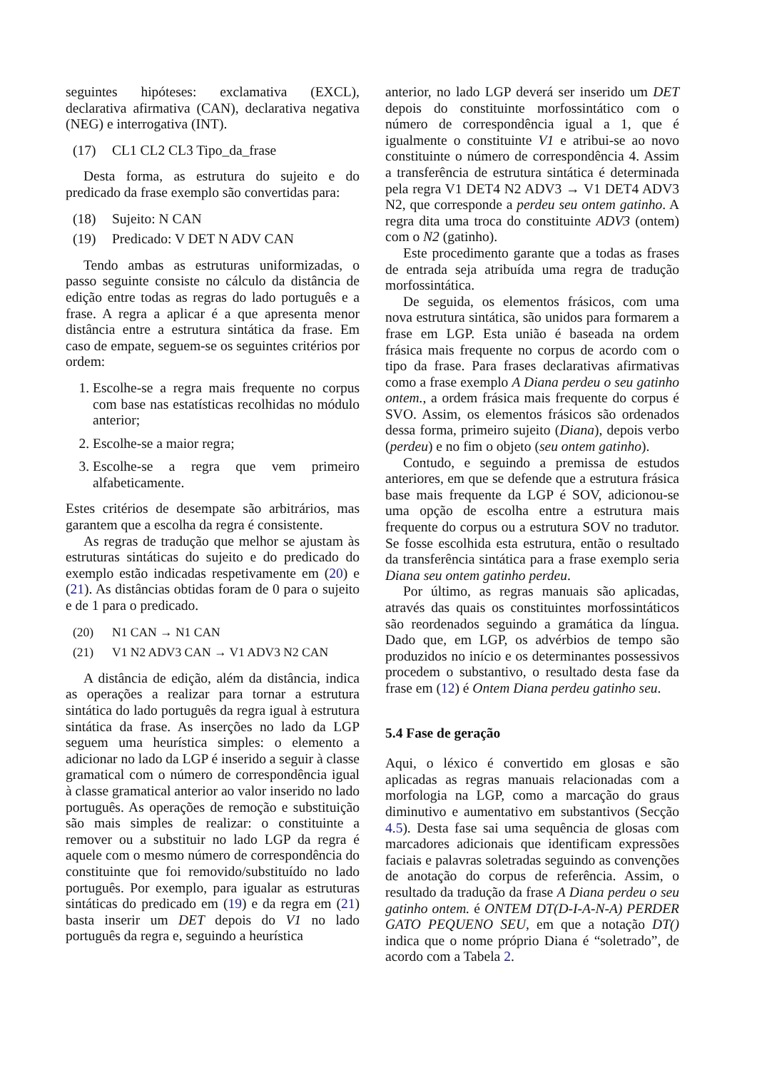seguintes hipóteses: exclamativa (EXCL), declarativa afirmativa (CAN), declarativa negativa (NEG) e interrogativa (INT).
(17) CL1 CL2 CL3 Tipo_da_frase
Desta forma, as estrutura do sujeito e do predicado da frase exemplo são convertidas para:
(18) Sujeito: N CAN
(19) Predicado: V DET N ADV CAN
Tendo ambas as estruturas uniformizadas, o passo seguinte consiste no cálculo da distância de edição entre todas as regras do lado português e a frase. A regra a aplicar é a que apresenta menor distância entre a estrutura sintática da frase. Em caso de empate, seguem-se os seguintes critérios por ordem:
1. Escolhe-se a regra mais frequente no corpus com base nas estatísticas recolhidas no módulo anterior;
2. Escolhe-se a maior regra;
3. Escolhe-se a regra que vem primeiro alfabeticamente.
Estes critérios de desempate são arbitrários, mas garantem que a escolha da regra é consistente.
As regras de tradução que melhor se ajustam às estruturas sintáticas do sujeito e do predicado do exemplo estão indicadas respetivamente em (20) e (21). As distâncias obtidas foram de 0 para o sujeito e de 1 para o predicado.
(20) N1 CAN → N1 CAN
(21) V1 N2 ADV3 CAN → V1 ADV3 N2 CAN
A distância de edição, além da distância, indica as operações a realizar para tornar a estrutura sintática do lado português da regra igual à estrutura sintática da frase. As inserções no lado da LGP seguem uma heurística simples: o elemento a adicionar no lado da LGP é inserido a seguir à classe gramatical com o número de correspondência igual à classe gramatical anterior ao valor inserido no lado português. As operações de remoção e substituição são mais simples de realizar: o constituinte a remover ou a substituir no lado LGP da regra é aquele com o mesmo número de correspondência do constituinte que foi removido/substituído no lado português. Por exemplo, para igualar as estruturas sintáticas do predicado em (19) e da regra em (21) basta inserir um DET depois do V1 no lado português da regra e, seguindo a heurística
anterior, no lado LGP deverá ser inserido um DET depois do constituinte morfossintático com o número de correspondência igual a 1, que é igualmente o constituinte V1 e atribui-se ao novo constituinte o número de correspondência 4. Assim a transferência de estrutura sintática é determinada pela regra V1 DET4 N2 ADV3 → V1 DET4 ADV3 N2, que corresponde a perdeu seu ontem gatinho. A regra dita uma troca do constituinte ADV3 (ontem) com o N2 (gatinho).
Este procedimento garante que a todas as frases de entrada seja atribuída uma regra de tradução morfossintática.
De seguida, os elementos frásicos, com uma nova estrutura sintática, são unidos para formarem a frase em LGP. Esta união é baseada na ordem frásica mais frequente no corpus de acordo com o tipo da frase. Para frases declarativas afirmativas como a frase exemplo A Diana perdeu o seu gatinho ontem., a ordem frásica mais frequente do corpus é SVO. Assim, os elementos frásicos são ordenados dessa forma, primeiro sujeito (Diana), depois verbo (perdeu) e no fim o objeto (seu ontem gatinho).
Contudo, e seguindo a premissa de estudos anteriores, em que se defende que a estrutura frásica base mais frequente da LGP é SOV, adicionou-se uma opção de escolha entre a estrutura mais frequente do corpus ou a estrutura SOV no tradutor. Se fosse escolhida esta estrutura, então o resultado da transferência sintática para a frase exemplo seria Diana seu ontem gatinho perdeu.
Por último, as regras manuais são aplicadas, através das quais os constituintes morfossintáticos são reordenados seguindo a gramática da língua. Dado que, em LGP, os advérbios de tempo são produzidos no início e os determinantes possessivos procedem o substantivo, o resultado desta fase da frase em (12) é Ontem Diana perdeu gatinho seu.
5.4 Fase de geração
Aqui, o léxico é convertido em glosas e são aplicadas as regras manuais relacionadas com a morfologia na LGP, como a marcação do graus diminutivo e aumentativo em substantivos (Secção 4.5). Desta fase sai uma sequência de glosas com marcadores adicionais que identificam expressões faciais e palavras soletradas seguindo as convenções de anotação do corpus de referência. Assim, o resultado da tradução da frase A Diana perdeu o seu gatinho ontem. é ONTEM DT(D-I-A-N-A) PERDER GATO PEQUENO SEU, em que a notação DT() indica que o nome próprio Diana é “soletrado”, de acordo com a Tabela 2.